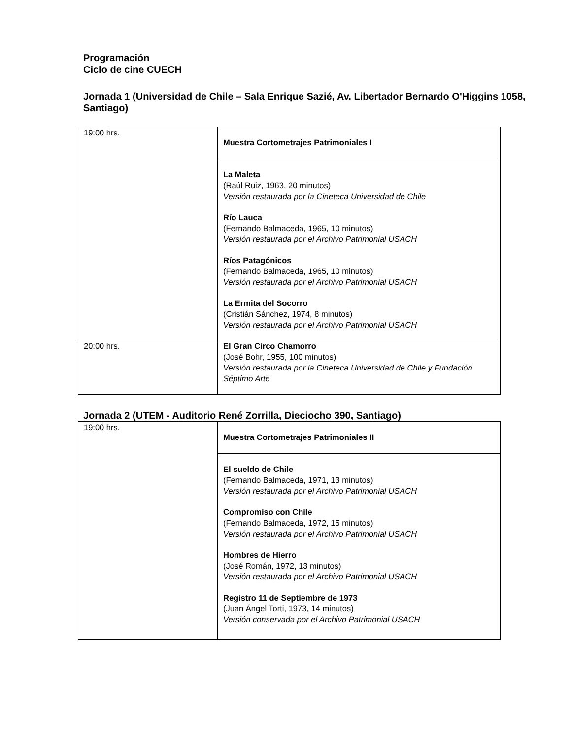Programación
Ciclo de cine CUECH
Jornada 1 (Universidad de Chile – Sala Enrique Sazié, Av. Libertador Bernardo O'Higgins 1058, Santiago)
| 19:00 hrs. | Muestra Cortometrajes Patrimoniales I |
| | La Maleta (Raúl Ruiz, 1963, 20 minutos) Versión restaurada por la Cineteca Universidad de Chile Río Lauca (Fernando Balmaceda, 1965, 10 minutos) Versión restaurada por el Archivo Patrimonial USACH Ríos Patagónicos (Fernando Balmaceda, 1965, 10 minutos) Versión restaurada por el Archivo Patrimonial USACH La Ermita del Socorro (Cristián Sánchez, 1974, 8 minutos) Versión restaurada por el Archivo Patrimonial USACH |
| 20:00 hrs. | El Gran Circo Chamorro (José Bohr, 1955, 100 minutos) Versión restaurada por la Cineteca Universidad de Chile y Fundación Séptimo Arte |
Jornada 2 (UTEM - Auditorio René Zorrilla, Dieciocho 390, Santiago)
| 19:00 hrs. | Muestra Cortometrajes Patrimoniales II |
| | El sueldo de Chile (Fernando Balmaceda, 1971, 13 minutos) Versión restaurada por el Archivo Patrimonial USACH Compromiso con Chile (Fernando Balmaceda, 1972, 15 minutos) Versión restaurada por el Archivo Patrimonial USACH Hombres de Hierro (José Román, 1972, 13 minutos) Versión restaurada por el Archivo Patrimonial USACH Registro 11 de Septiembre de 1973 (Juan Ángel Torti, 1973, 14 minutos) Versión conservada por el Archivo Patrimonial USACH |